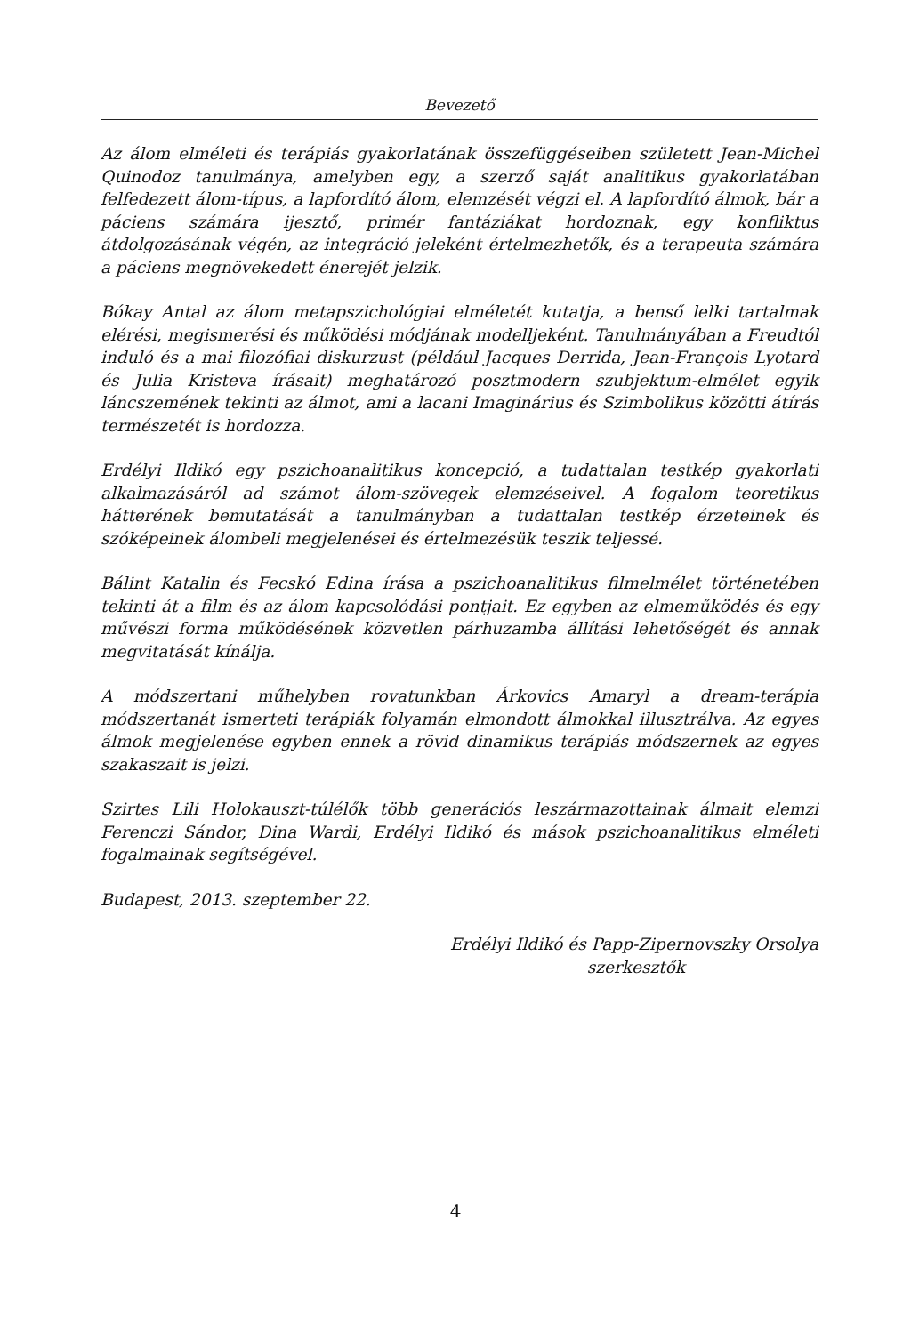Bevezető
Az álom elméleti és terápiás gyakorlatának összefüggéseiben született Jean-Michel Quinodoz tanulmánya, amelyben egy, a szerző saját analitikus gyakorlatában felfedezett álom-típus, a lapfordító álom, elemzését végzi el. A lapfordító álmok, bár a páciens számára ijesztő, primér fantáziákat hordoznak, egy konfliktus átdolgozásának végén, az integráció jeleként értelmezhetők, és a terapeuta számára a páciens megnövekedett énerejét jelzik.
Bókay Antal az álom metapszichológiai elméletét kutatja, a benső lelki tartalmak elérési, megismerési és működési módjának modelljeként. Tanulmányában a Freudtól induló és a mai filozófiai diskurzust (például Jacques Derrida, Jean-François Lyotard és Julia Kristeva írásait) meghatározó posztmodern szubjektum-elmélet egyik láncszemének tekinti az álmot, ami a lacani Imaginárius és Szimbolikus közötti átírás természetét is hordozza.
Erdélyi Ildikó egy pszichoanalitikus koncepció, a tudattalan testkép gyakorlati alkalmazásáról ad számot álom-szövegek elemzéseivel. A fogalom teoretikus hátterének bemutatását a tanulmányban a tudattalan testkép érzeteinek és szóképeinek álombeli megjelenései és értelmezésük teszik teljessé.
Bálint Katalin és Fecskó Edina írása a pszichoanalitikus filmelmélet történetében tekinti át a film és az álom kapcsolódási pontjait. Ez egyben az elmeműködés és egy művészi forma működésének közvetlen párhuzamba állítási lehetőségét és annak megvitatását kínálja.
A módszertani műhelyben rovatunkban Árkovics Amaryl a dream-terápia módszertanát ismerteti terápiák folyamán elmondott álmokkal illusztrálva. Az egyes álmok megjelenése egyben ennek a rövid dinamikus terápiás módszernek az egyes szakaszait is jelzi.
Szirtes Lili Holokauszt-túlélők több generációs leszármazottainak álmait elemzi Ferenczi Sándor, Dina Wardi, Erdélyi Ildikó és mások pszichoanalitikus elméleti fogalmainak segítségével.
Budapest, 2013. szeptember 22.
Erdélyi Ildikó és Papp-Zipernovszky Orsolya
szerkesztők
4